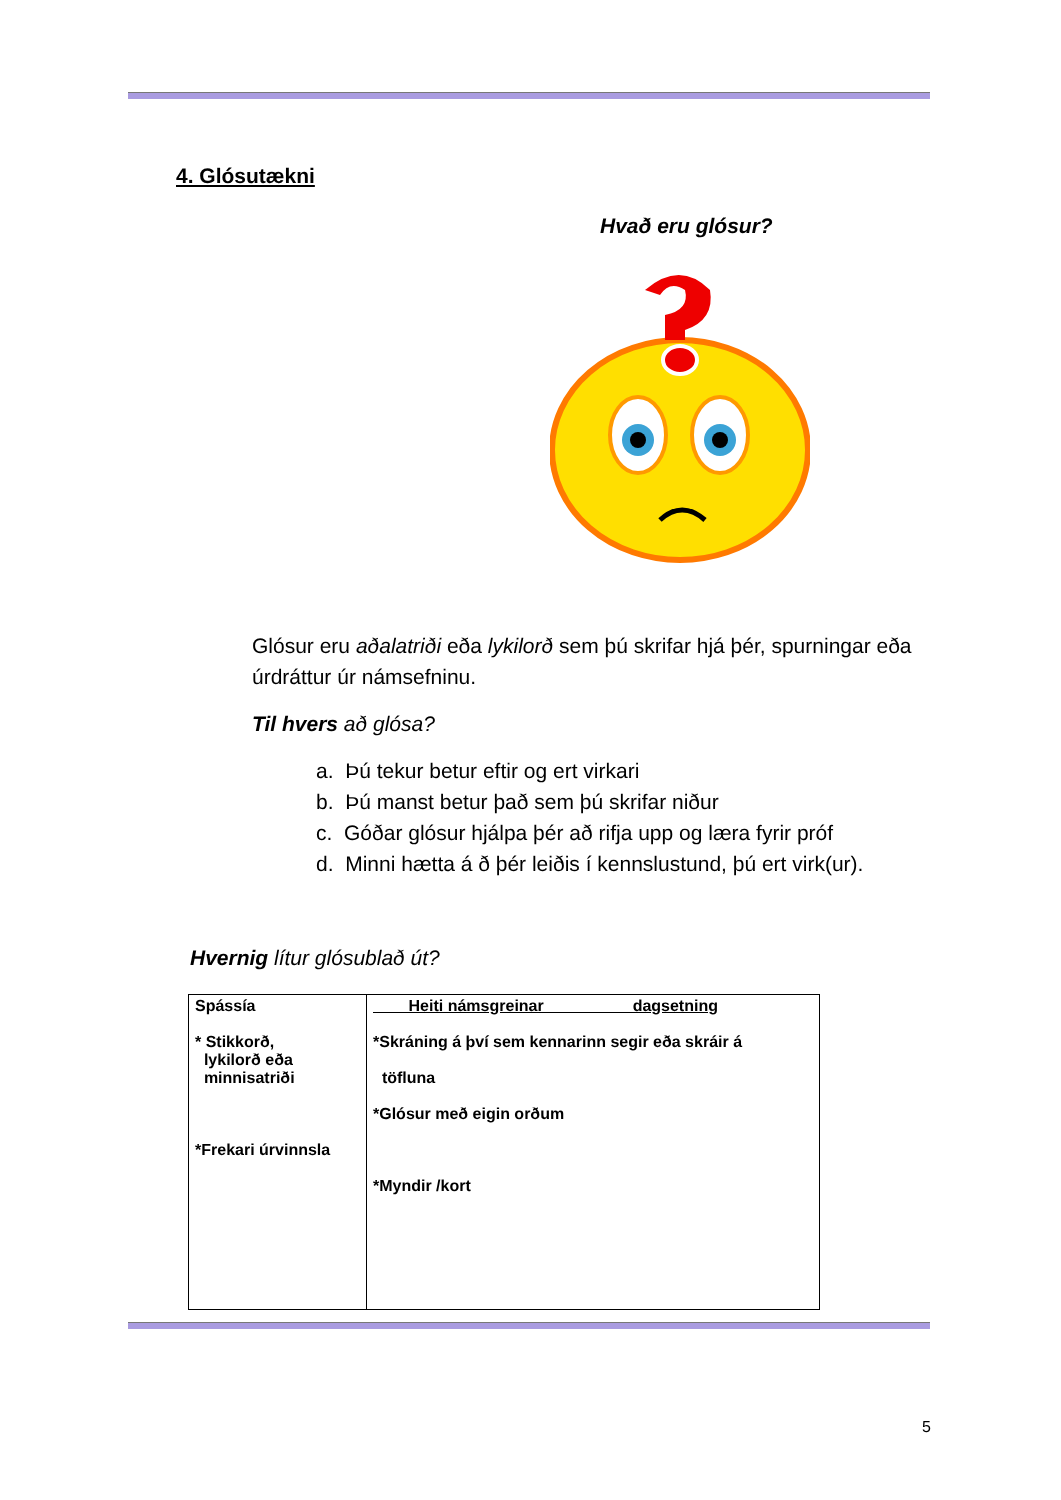4. Glósutækni
Hvað eru glósur?
Glósur eru aðalatriði eða lykilorð sem þú skrifar hjá þér, spurningar eða úrdráttur úr námsefninu.
Til hvers að glósa?
a. Þú tekur betur eftir og ert virkari
b. Þú manst betur það sem þú skrifar niður
c. Góðar glósur hjálpa þér að rifja upp og læra fyrir próf
d. Minni hætta á ð þér leiðis í kennslustund, þú ert virk(ur).
Hvernig lítur glósublað út?
| Spássía * Stikkorð, lykilorð eða minnisatriði *Frekari úrvinnsla | Heiti námsgreinar dagsetning *Skráning á því sem kennarinn segir eða skráir á töfluna *Glósur með eigin orðum *Myndir /kort |
5